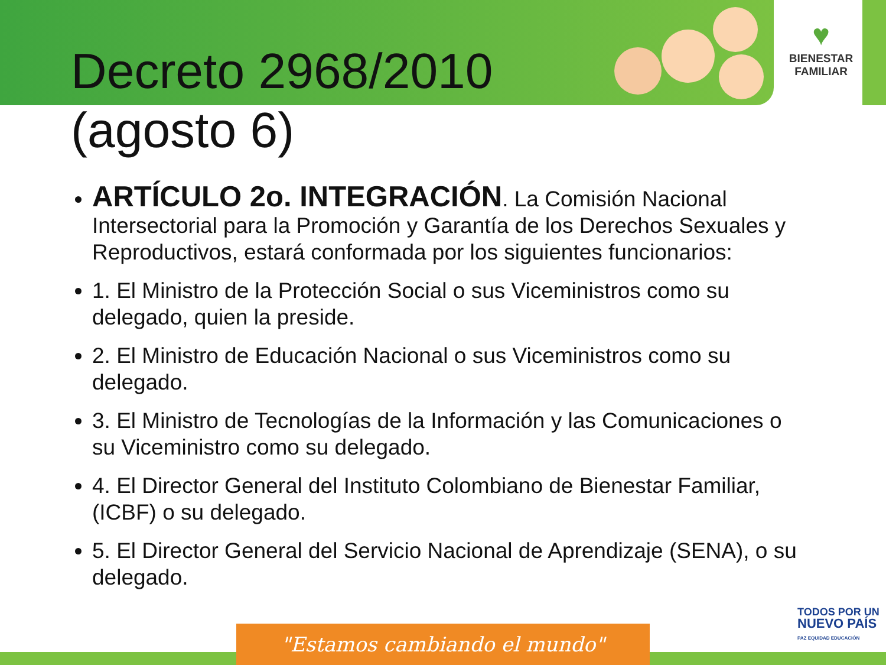♥
BIENESTAR
FAMILIAR
Decreto 2968/2010
(agosto 6)
ARTÍCULO 2o. INTEGRACIÓN. La Comisión Nacional Intersectorial para la Promoción y Garantía de los Derechos Sexuales y Reproductivos, estará conformada por los siguientes funcionarios:
1. El Ministro de la Protección Social o sus Viceministros como su delegado, quien la preside.
2. El Ministro de Educación Nacional o sus Viceministros como su delegado.
3. El Ministro de Tecnologías de la Información y las Comunicaciones o su Viceministro como su delegado.
4. El Director General del Instituto Colombiano de Bienestar Familiar, (ICBF) o su delegado.
5. El Director General del Servicio Nacional de Aprendizaje (SENA), o su delegado.
TODOS POR UN
NUEVO PAÍS
PAZ EQUIDAD EDUCACIÓN
"Estamos cambiando el mundo"